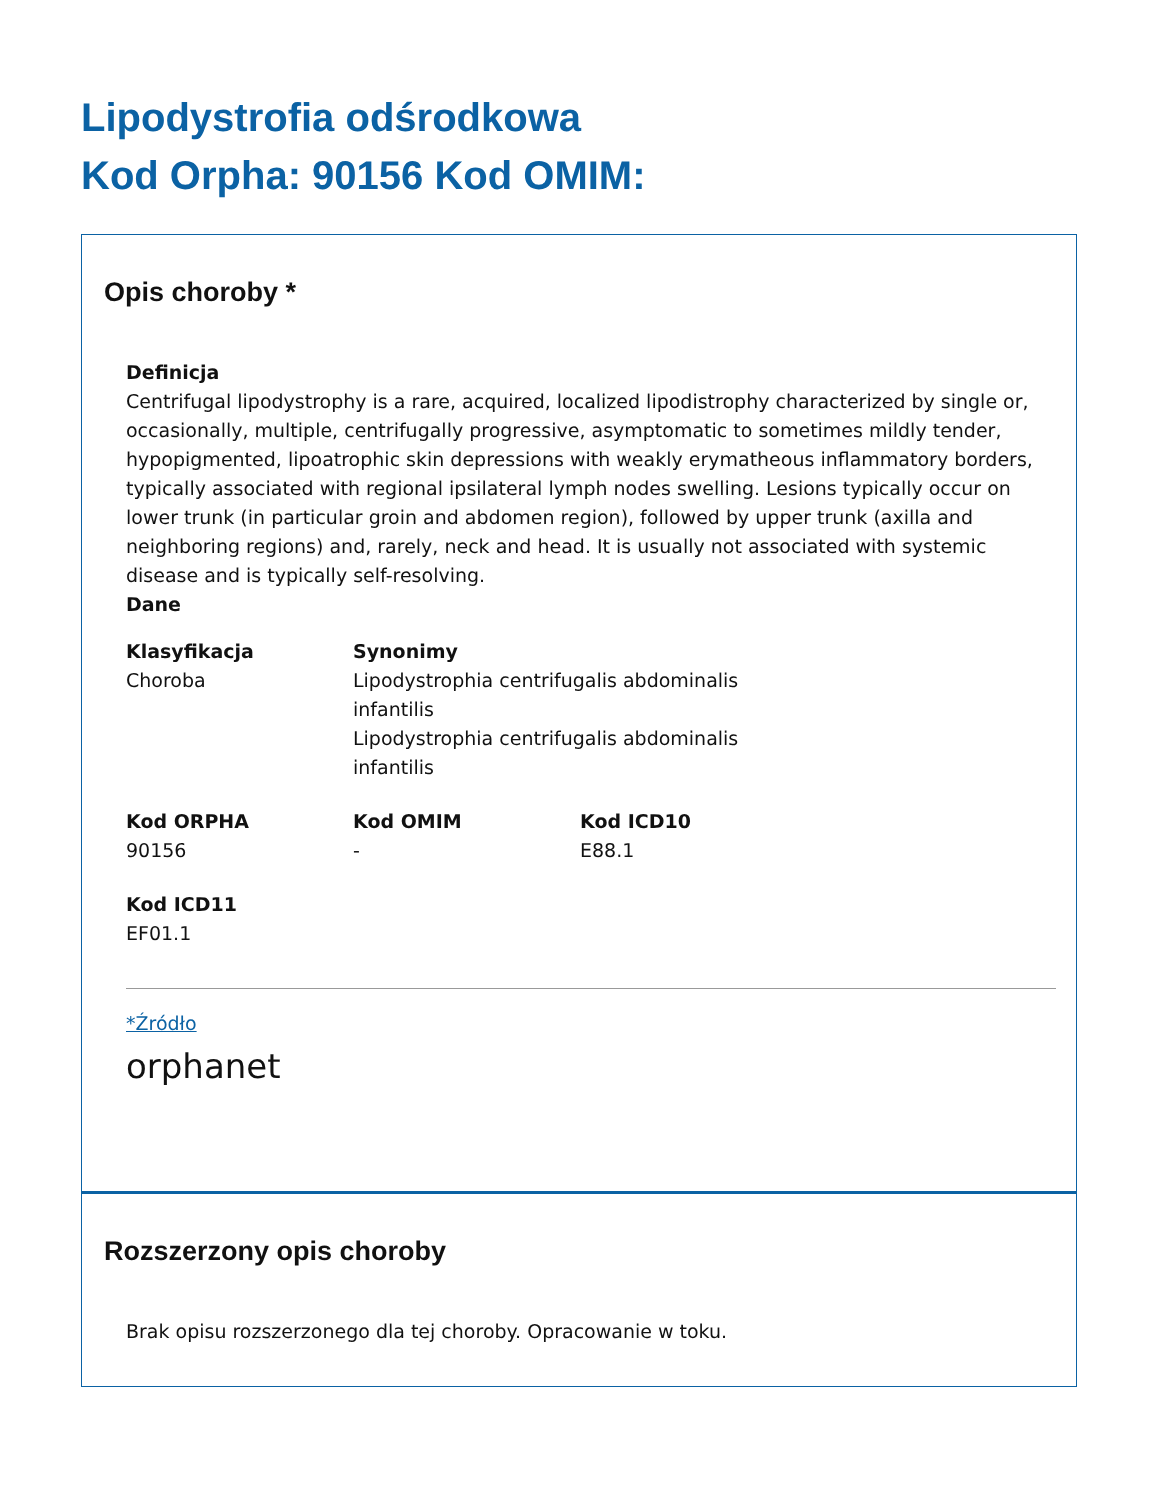Lipodystrofia odśrodkowa
Kod Orpha: 90156 Kod OMIM:
Opis choroby *
Definicja
Centrifugal lipodystrophy is a rare, acquired, localized lipodistrophy characterized by single or, occasionally, multiple, centrifugally progressive, asymptomatic to sometimes mildly tender, hypopigmented, lipoatrophic skin depressions with weakly erymatheous inflammatory borders, typically associated with regional ipsilateral lymph nodes swelling. Lesions typically occur on lower trunk (in particular groin and abdomen region), followed by upper trunk (axilla and neighboring regions) and, rarely, neck and head. It is usually not associated with systemic disease and is typically self-resolving.
Dane
Klasyfikacja
Choroba
Synonimy
Lipodystrophia centrifugalis abdominalis
infantilis
Lipodystrophia centrifugalis abdominalis
infantilis
Kod ORPHA
90156
Kod OMIM
-
Kod ICD10
E88.1
Kod ICD11
EF01.1
*Źródło
orphanet
Rozszerzony opis choroby
Brak opisu rozszerzonego dla tej choroby. Opracowanie w toku.